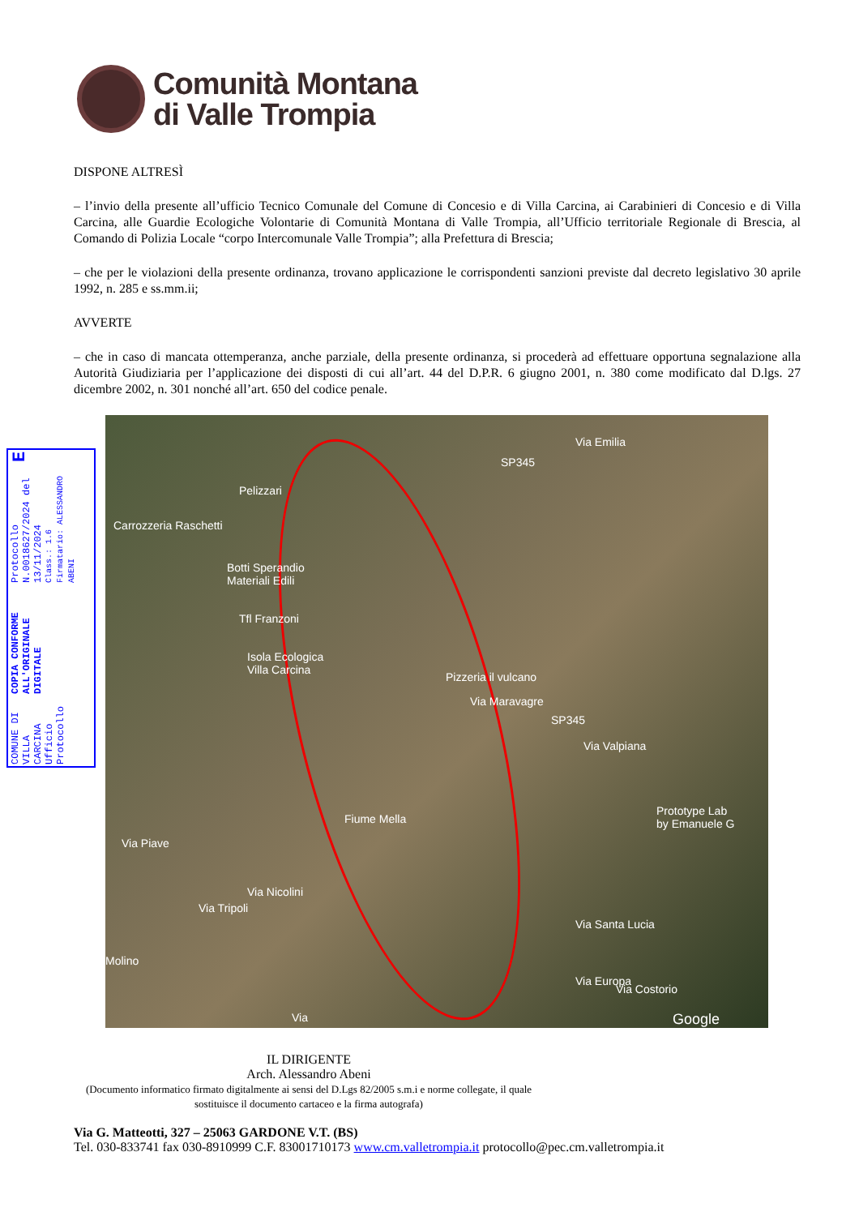Comunità Montana
di Valle Trompia
COMUNE DI VILLA CARCINA
Ufficio Protocollo
COPIA CONFORME ALL'ORIGINALE DIGITALE
Protocollo N.0018627/2024 del 13/11/2024
Class.: 1.6
Firmatario: ALESSANDRO ABENI
E
DISPONE ALTRESÌ
– l’invio della presente all’ufficio Tecnico Comunale del Comune di Concesio e di Villa Carcina, ai Carabinieri di Concesio e di Villa Carcina, alle Guardie Ecologiche Volontarie di Comunità Montana di Valle Trompia, all’Ufficio territoriale Regionale di Brescia, al Comando di Polizia Locale “corpo Intercomunale Valle Trompia”; alla Prefettura di Brescia;
– che per le violazioni della presente ordinanza, trovano applicazione le corrispondenti sanzioni previste dal decreto legislativo 30 aprile 1992, n. 285 e ss.mm.ii;
AVVERTE
– che in caso di mancata ottemperanza, anche parziale, della presente ordinanza, si procederà ad effettuare opportuna segnalazione alla Autorità Giudiziaria per l’applicazione dei disposti di cui all’art. 44 del D.P.R. 6 giugno 2001, n. 380 come modificato dal D.lgs. 27 dicembre 2002, n. 301 nonché all’art. 650 del codice penale.
Pelizzari
Carrozzeria Raschetti
Botti Sperandio
Materiali Edili
Tfl Franzoni
Isola Ecologica
Villa Carcina Pizzeria il vulcano
Via Maravagre
SP345
SP345
Via Valpiana
Prototype Lab
by Emanuele G Fiume Mella
Via Piave
Via Nicolini
Via Tripoli
Molino
Via Santa Lucia
Via Europa
Via Costorio
Via Emilia
Google Via
IL DIRIGENTE
Arch. Alessandro Abeni
(Documento informatico firmato digitalmente ai sensi del D.Lgs 82/2005 s.m.i e norme collegate, il quale sostituisce il documento cartaceo e la firma autografa)
Via G. Matteotti, 327 – 25063 GARDONE V.T. (BS)
Tel. 030-833741 fax 030-8910999 C.F. 83001710173 www.cm.valletrompia.it protocollo@pec.cm.valletrompia.it